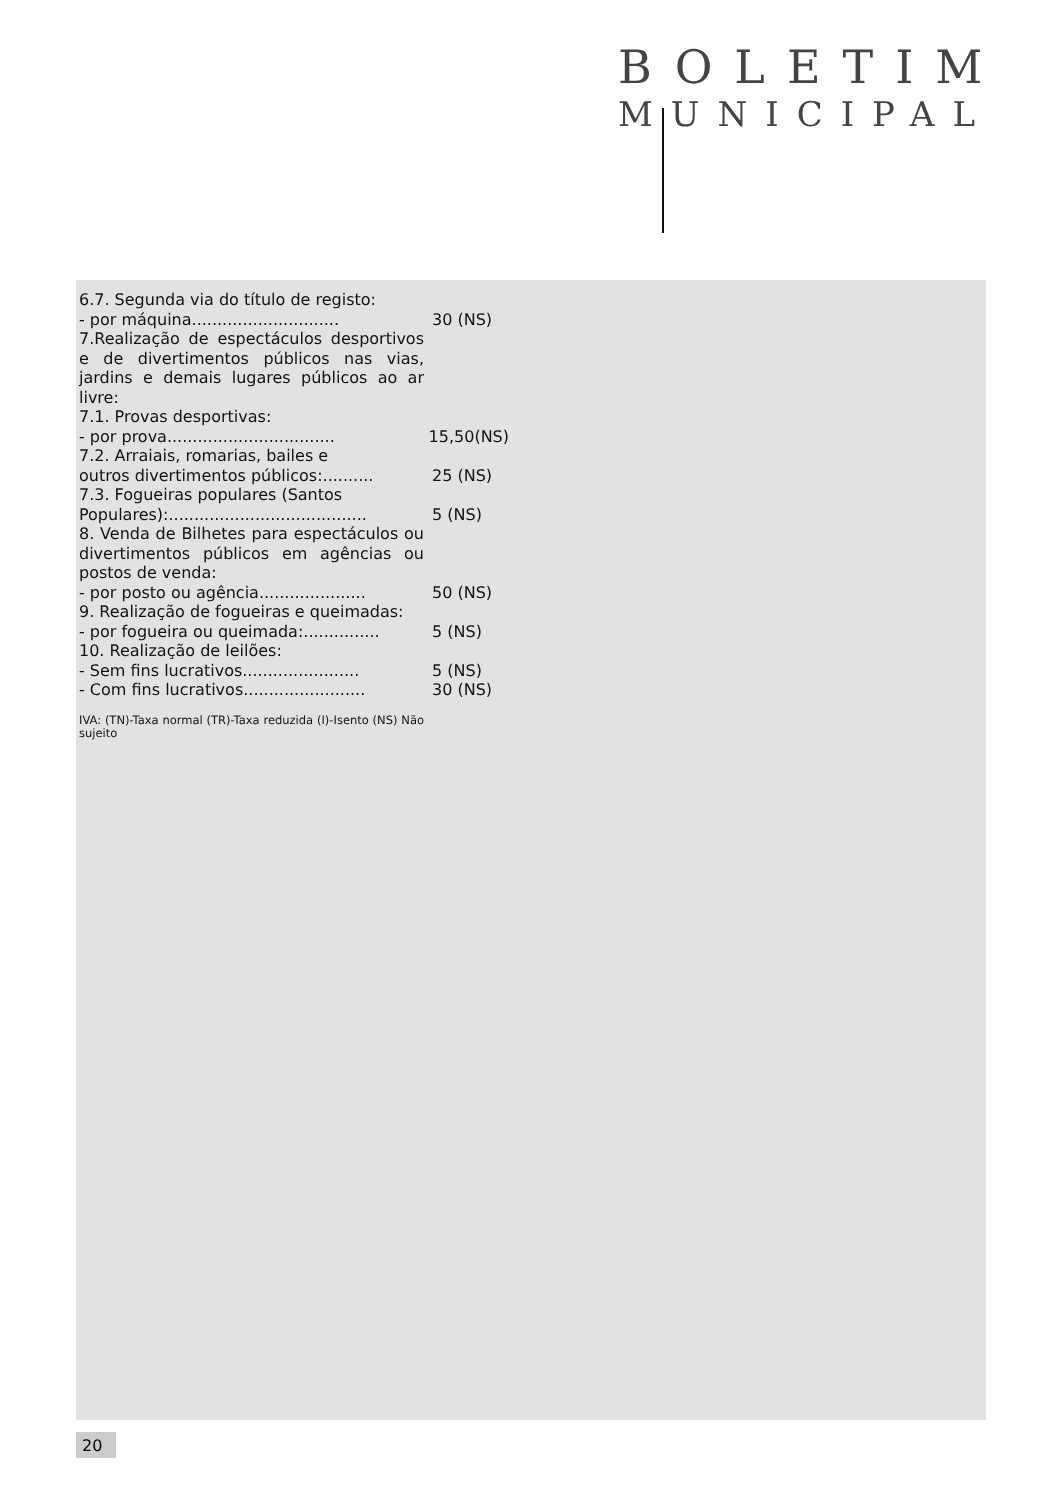BOLETIM
MUNICIPAL
6.7. Segunda via do título de registo:
- por máquina............................. 30 (NS)
7.Realização de espectáculos desportivos e de divertimentos públicos nas vias, jardins e demais lugares públicos ao ar livre:
7.1. Provas desportivas:
- por prova................................. 15,50(NS)
7.2. Arraiais, romarias, bailes e
outros divertimentos públicos:.......... 25 (NS)
7.3. Fogueiras populares (Santos
Populares):....................................... 5 (NS)
8. Venda de Bilhetes para espectáculos ou divertimentos públicos em agências ou postos de venda:
- por posto ou agência..................... 50 (NS)
9. Realização de fogueiras e queimadas:
- por fogueira ou queimada:............... 5 (NS)
10. Realização de leilões:
- Sem fins lucrativos....................... 5 (NS)
- Com fins lucrativos........................ 30 (NS)
IVA: (TN)-Taxa normal (TR)-Taxa reduzida (I)-Isento (NS) Não sujeito
20